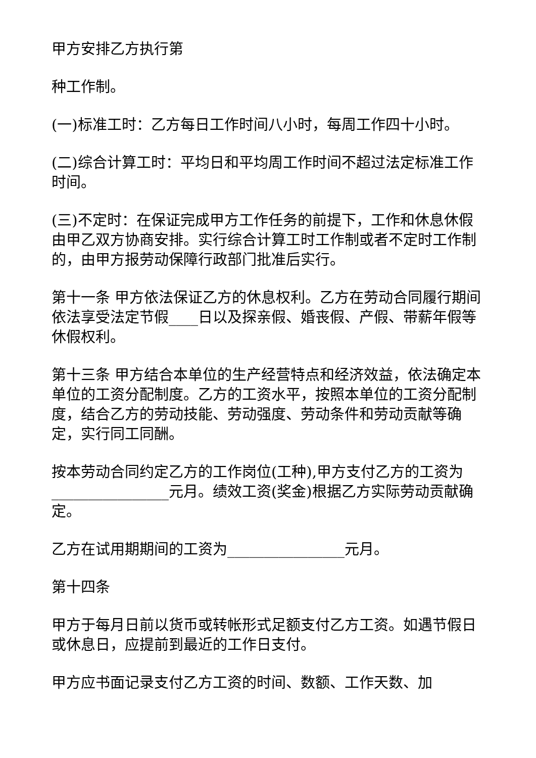甲方安排乙方执行第
种工作制。
(一)标准工时：乙方每日工作时间八小时，每周工作四十小时。
(二)综合计算工时：平均日和平均周工作时间不超过法定标准工作时间。
(三)不定时：在保证完成甲方工作任务的前提下，工作和休息休假由甲乙双方协商安排。实行综合计算工时工作制或者不定时工作制的，由甲方报劳动保障行政部门批准后实行。
第十一条 甲方依法保证乙方的休息权利。乙方在劳动合同履行期间依法享受法定节假____日以及探亲假、婚丧假、产假、带薪年假等休假权利。
第十三条 甲方结合本单位的生产经营特点和经济效益，依法确定本单位的工资分配制度。乙方的工资水平，按照本单位的工资分配制度，结合乙方的劳动技能、劳动强度、劳动条件和劳动贡献等确定，实行同工同酬。
按本劳动合同约定乙方的工作岗位(工种),甲方支付乙方的工资为________________元月。绩效工资(奖金)根据乙方实际劳动贡献确定。
乙方在试用期期间的工资为________________元月。
第十四条
甲方于每月日前以货币或转帐形式足额支付乙方工资。如遇节假日或休息日，应提前到最近的工作日支付。
甲方应书面记录支付乙方工资的时间、数额、工作天数、加